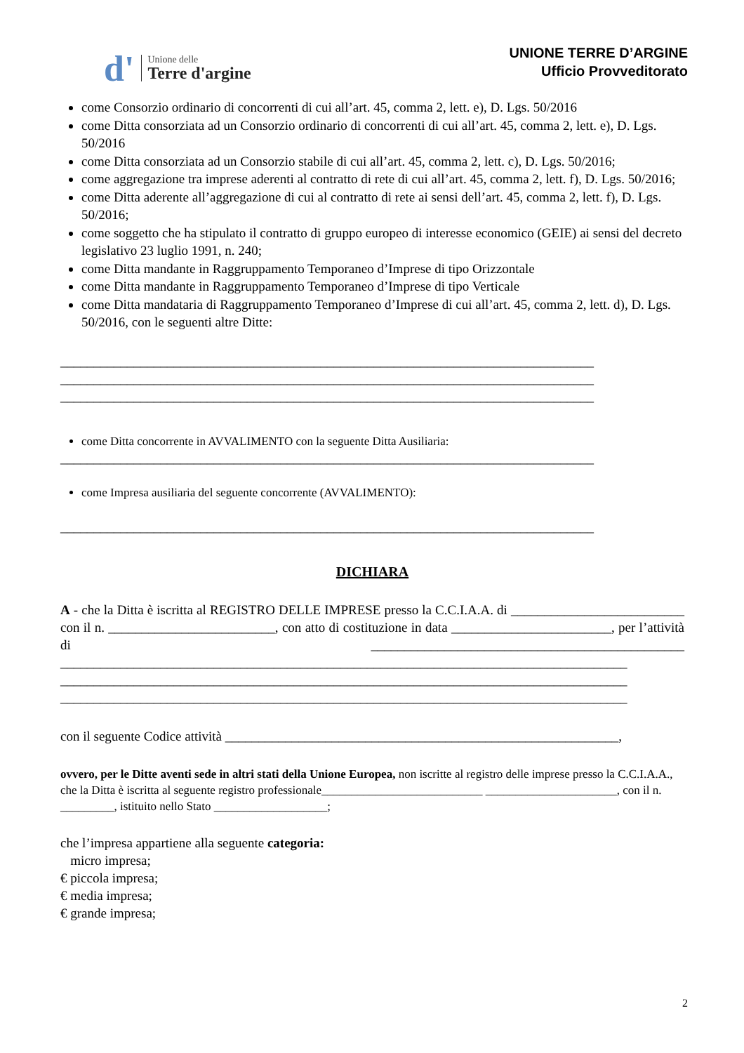d' Unione delle
Terre d'argine
UNIONE TERRE D’ARGINE
Ufficio Provveditorato
come Consorzio ordinario di concorrenti di cui all’art. 45, comma 2, lett. e), D. Lgs. 50/2016
come Ditta consorziata ad un Consorzio ordinario di concorrenti di cui all’art. 45, comma 2, lett. e), D. Lgs. 50/2016
come Ditta consorziata ad un Consorzio stabile di cui all’art. 45, comma 2, lett. c), D. Lgs. 50/2016;
come aggregazione tra imprese aderenti al contratto di rete di cui all’art. 45, comma 2, lett. f), D. Lgs. 50/2016;
come Ditta aderente all’aggregazione di cui al contratto di rete ai sensi dell’art. 45, comma 2, lett. f), D. Lgs. 50/2016;
come soggetto che ha stipulato il contratto di gruppo europeo di interesse economico (GEIE) ai sensi del decreto legislativo 23 luglio 1991, n. 240;
come Ditta mandante in Raggruppamento Temporaneo d’Imprese di tipo Orizzontale
come Ditta mandante in Raggruppamento Temporaneo d’Imprese di tipo Verticale
come Ditta mandataria di Raggruppamento Temporaneo d’Imprese di cui all’art. 45, comma 2, lett. d), D. Lgs. 50/2016, con le seguenti altre Ditte:
________________________________________________________________________________
________________________________________________________________________________
________________________________________________________________________________
come Ditta concorrente in AVVALIMENTO con la seguente Ditta Ausiliaria:
________________________________________________________________________________
come Impresa ausiliaria del seguente concorrente (AVVALIMENTO):
________________________________________________________________________________
DICHIARA
A - che la Ditta è iscritta al REGISTRO DELLE IMPRESE presso la C.C.I.A.A. di __________________________ con il n. _________________________, con atto di costituzione in data ________________________, per l’attività di _______________________________________________ _____________________________________________________________________________________ _____________________________________________________________________________________ _____________________________________________________________________________________
con il seguente Codice attività ___________________________________________________________,
ovvero, per le Ditte aventi sede in altri stati della Unione Europea, non iscritte al registro delle imprese presso la C.C.I.A.A., che la Ditta è iscritta al seguente registro professionale___________________________ ______________________, con il n. _________, istituito nello Stato ___________________;
che l’impresa appartiene alla seguente categoria:
micro impresa;
€ piccola impresa;
€ media impresa;
€ grande impresa;
2